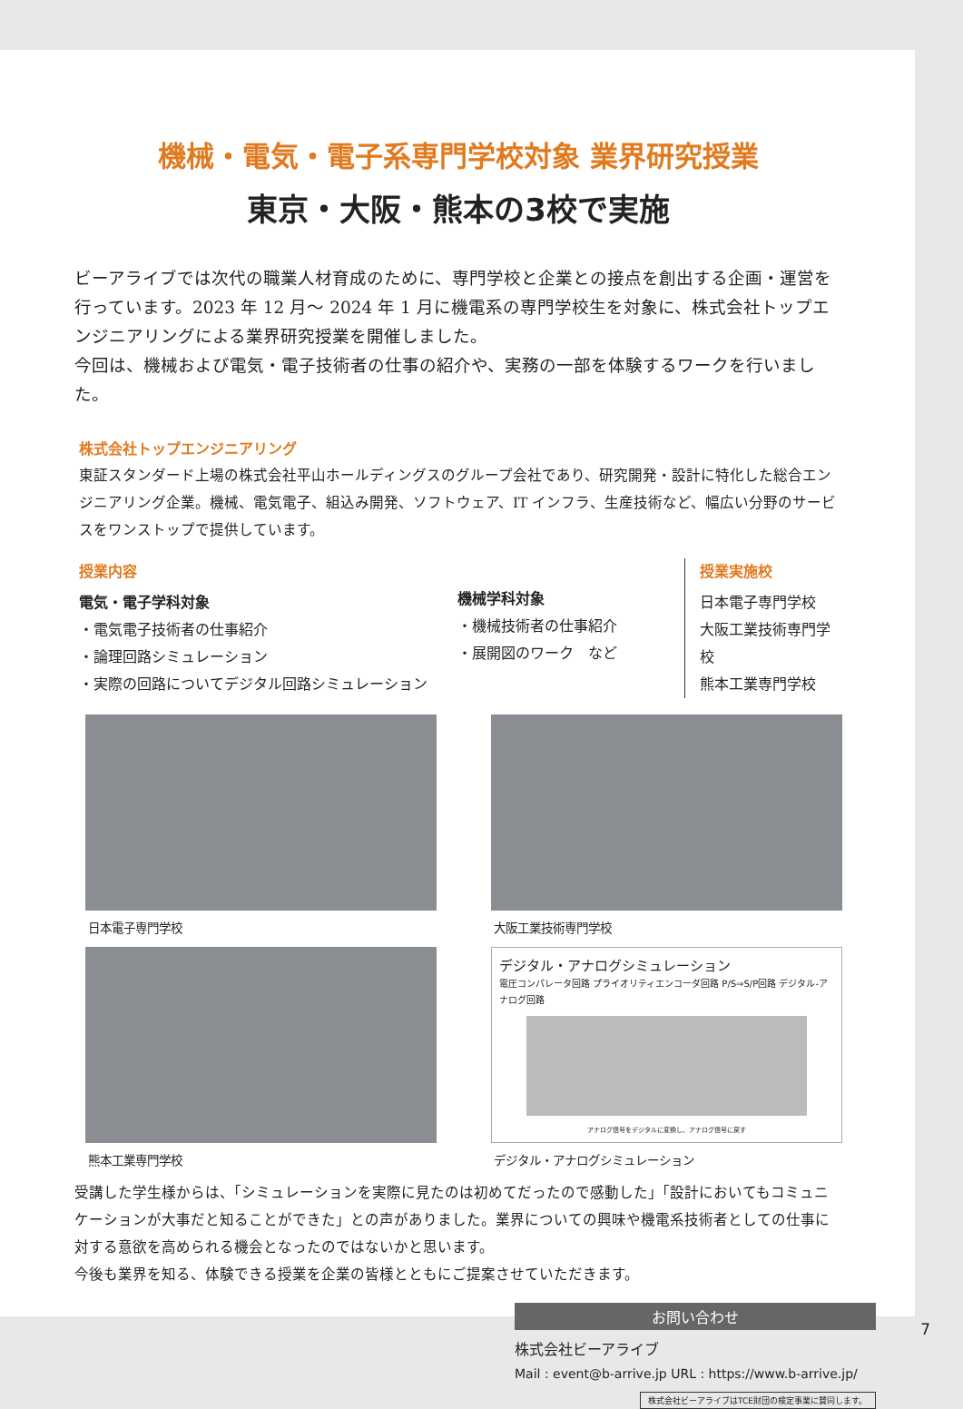機械・電気・電子系専門学校対象 業界研究授業
東京・大阪・熊本の3校で実施
ビーアライブでは次代の職業人材育成のために、専門学校と企業との接点を創出する企画・運営を行っています。2023 年 12 月～ 2024 年 1 月に機電系の専門学校生を対象に、株式会社トップエンジニアリングによる業界研究授業を開催しました。
今回は、機械および電気・電子技術者の仕事の紹介や、実務の一部を体験するワークを行いました。
株式会社トップエンジニアリング
東証スタンダード上場の株式会社平山ホールディングスのグループ会社であり、研究開発・設計に特化した総合エンジニアリング企業。機械、電気電子、組込み開発、ソフトウェア、IT インフラ、生産技術など、幅広い分野のサービスをワンストップで提供しています。
授業内容
電気・電子学科対象
・電気電子技術者の仕事紹介
・論理回路シミュレーション
・実際の回路についてデジタル回路シミュレーション
機械学科対象
・機械技術者の仕事紹介
・展開図のワーク　など
授業実施校
日本電子専門学校
大阪工業技術専門学校
熊本工業専門学校
日本電子専門学校 大阪工業技術専門学校
熊本工業専門学校
デジタル・アナログシミュレーション
電圧コンパレータ回路 プライオリティエンコーダ回路 P/S⇒S/P回路 デジタル-アナログ回路
アナログ信号をデジタルに変換し、アナログ信号に戻す
デジタル・アナログシミュレーション
受講した学生様からは、「シミュレーションを実際に見たのは初めてだったので感動した」「設計においてもコミュニケーションが大事だと知ることができた」との声がありました。業界についての興味や機電系技術者としての仕事に対する意欲を高められる機会となったのではないかと思います。
今後も業界を知る、体験できる授業を企業の皆様とともにご提案させていただきます。
お問い合わせ
株式会社ビーアライブ
Mail : event@b-arrive.jp URL : https://www.b-arrive.jp/
株式会社ビーアライブはTCE財団の検定事業に賛同します。
7